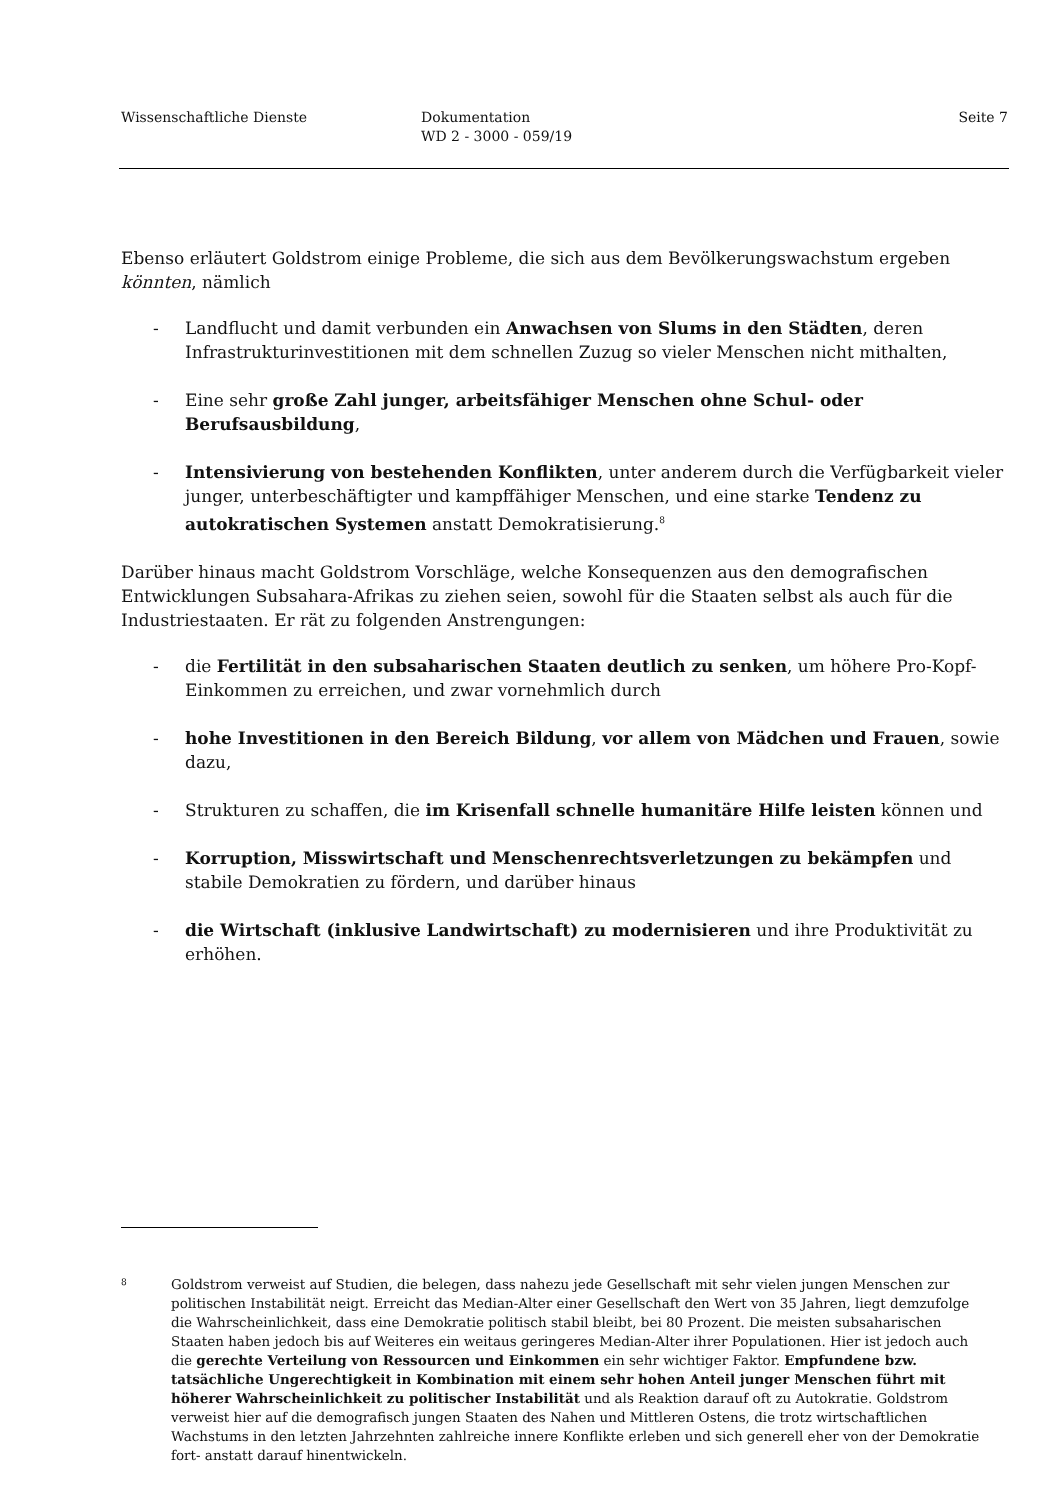Wissenschaftliche Dienste Dokumentation
WD 2 - 3000 - 059/19
Seite 7
Ebenso erläutert Goldstrom einige Probleme, die sich aus dem Bevölkerungswachstum ergeben könnten, nämlich
- Landflucht und damit verbunden ein Anwachsen von Slums in den Städten, deren Infrastrukturinvestitionen mit dem schnellen Zuzug so vieler Menschen nicht mithalten,
- Eine sehr große Zahl junger, arbeitsfähiger Menschen ohne Schul- oder Berufsausbildung,
- Intensivierung von bestehenden Konflikten, unter anderem durch die Verfügbarkeit vieler junger, unterbeschäftigter und kampffähiger Menschen, und eine starke Tendenz zu autokratischen Systemen anstatt Demokratisierung.<sup>8</sup>
Darüber hinaus macht Goldstrom Vorschläge, welche Konsequenzen aus den demografischen Entwicklungen Subsahara-Afrikas zu ziehen seien, sowohl für die Staaten selbst als auch für die Industriestaaten. Er rät zu folgenden Anstrengungen:
- die Fertilität in den subsaharischen Staaten deutlich zu senken, um höhere Pro-Kopf-Einkommen zu erreichen, und zwar vornehmlich durch
- hohe Investitionen in den Bereich Bildung, vor allem von Mädchen und Frauen, sowie dazu,
- Strukturen zu schaffen, die im Krisenfall schnelle humanitäre Hilfe leisten können und
- Korruption, Misswirtschaft und Menschenrechtsverletzungen zu bekämpfen und stabile Demokratien zu fördern, und darüber hinaus
- die Wirtschaft (inklusive Landwirtschaft) zu modernisieren und ihre Produktivität zu erhöhen.
8
Goldstrom verweist auf Studien, die belegen, dass nahezu jede Gesellschaft mit sehr vielen jungen Menschen zur politischen Instabilität neigt. Erreicht das Median-Alter einer Gesellschaft den Wert von 35 Jahren, liegt demzufolge die Wahrscheinlichkeit, dass eine Demokratie politisch stabil bleibt, bei 80 Prozent. Die meisten subsaharischen Staaten haben jedoch bis auf Weiteres ein weitaus geringeres Median-Alter ihrer Populationen. Hier ist jedoch auch die gerechte Verteilung von Ressourcen und Einkommen ein sehr wichtiger Faktor. Empfundene bzw. tatsächliche Ungerechtigkeit in Kombination mit einem sehr hohen Anteil junger Menschen führt mit höherer Wahrscheinlichkeit zu politischer Instabilität und als Reaktion darauf oft zu Autokratie. Goldstrom verweist hier auf die demografisch jungen Staaten des Nahen und Mittleren Ostens, die trotz wirtschaftlichen Wachstums in den letzten Jahrzehnten zahlreiche innere Konflikte erleben und sich generell eher von der Demokratie fort- anstatt darauf hinentwickeln.